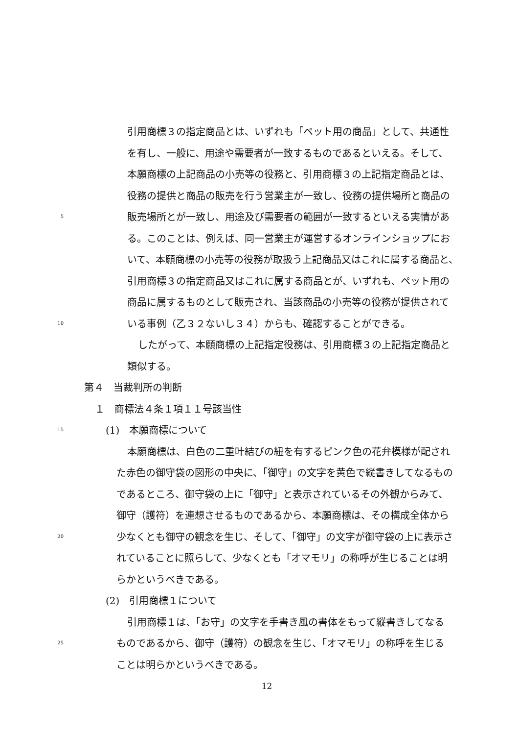引用商標３の指定商品とは、いずれも「ペット用の商品」として、共通性
を有し、一般に、用途や需要者が一致するものであるといえる。そして、
本願商標の上記商品の小売等の役務と、引用商標３の上記指定商品とは、
役務の提供と商品の販売を行う営業主が一致し、役務の提供場所と商品の
5
販売場所とが一致し、用途及び需要者の範囲が一致するといえる実情があ
る。このことは、例えば、同一営業主が運営するオンラインショップにお
いて、本願商標の小売等の役務が取扱う上記商品又はこれに属する商品と、
引用商標３の指定商品又はこれに属する商品とが、いずれも、ペット用の
商品に属するものとして販売され、当該商品の小売等の役務が提供されて
10
いる事例（乙３２ないし３４）からも、確認することができる。
したがって、本願商標の上記指定役務は、引用商標３の上記指定商品と
類似する。
第４　当裁判所の判断
１　商標法４条１項１１号該当性
15
(1)　本願商標について
本願商標は、白色の二重叶結びの紐を有するピンク色の花弁模様が配され
た赤色の御守袋の図形の中央に、「御守」の文字を黄色で縦書きしてなるもの
であるところ、御守袋の上に「御守」と表示されているその外観からみて、
御守（護符）を連想させるものであるから、本願商標は、その構成全体から
20
少なくとも御守の観念を生じ、そして、「御守」の文字が御守袋の上に表示さ
れていることに照らして、少なくとも「オマモリ」の称呼が生じることは明
らかというべきである。
(2)　引用商標１について
引用商標１は、「お守」の文字を手書き風の書体をもって縦書きしてなる
25
ものであるから、御守（護符）の観念を生じ、「オマモリ」の称呼を生じる
ことは明らかというべきである。
12